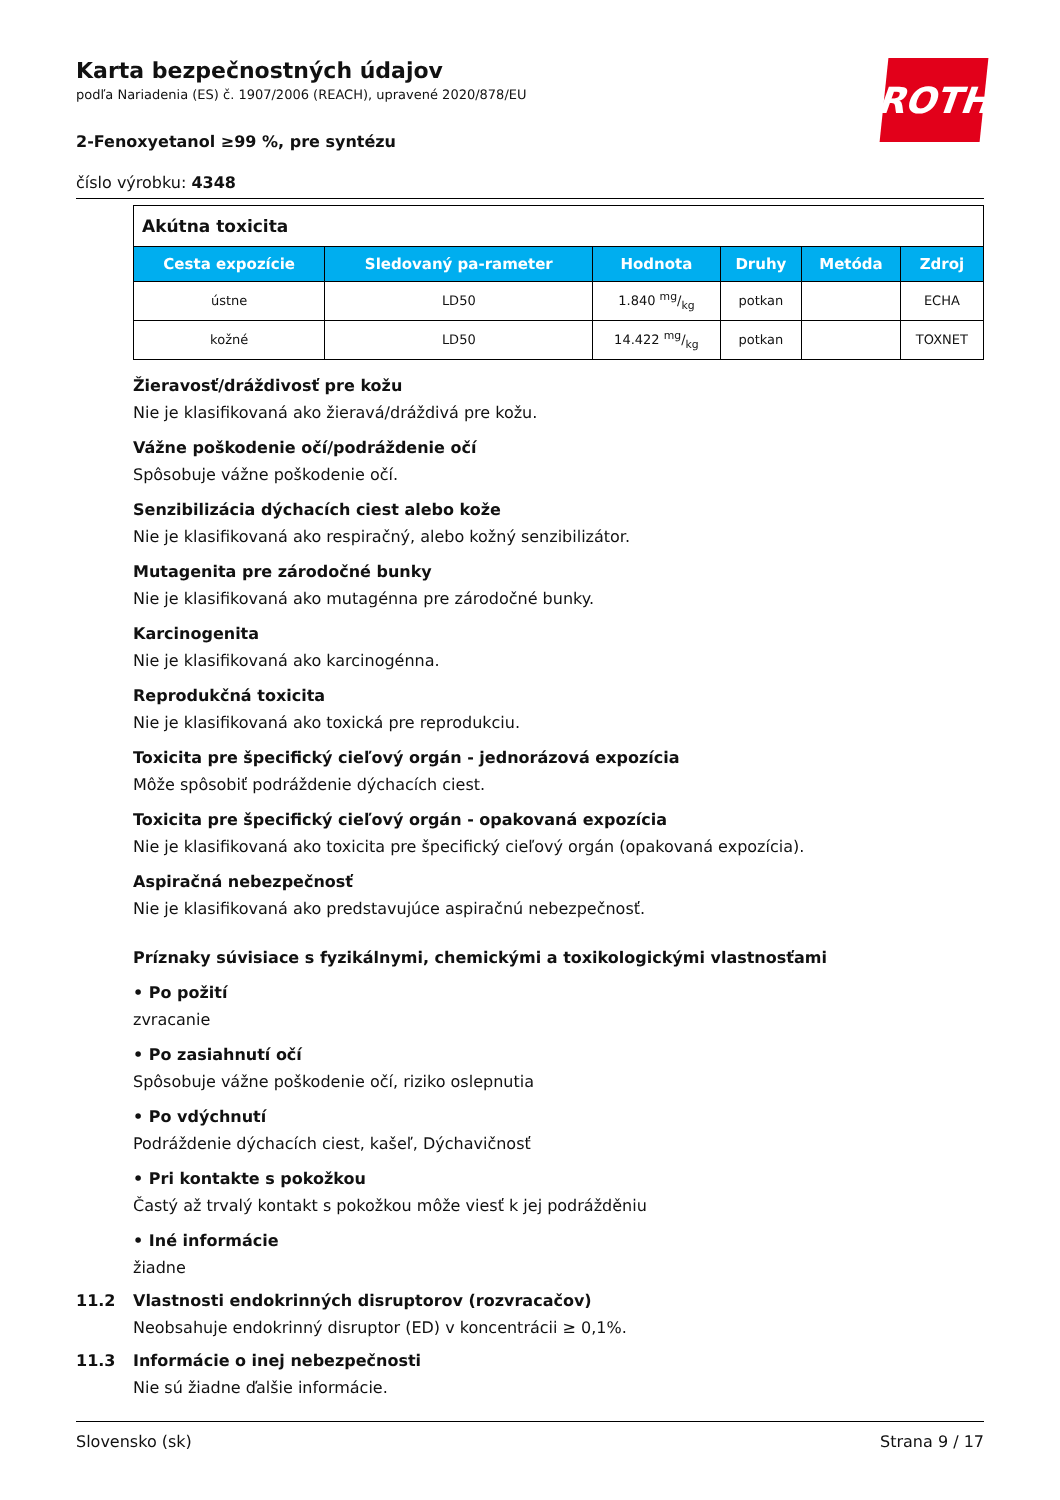ROTH
Karta bezpečnostných údajov
podľa Nariadenia (ES) č. 1907/2006 (REACH), upravené 2020/878/EU
2-Fenoxyetanol ≥99 %, pre syntézu
číslo výrobku: 4348
| Akútna toxicita | | | | | |
| Cesta expozície | Sledovaný pa-rameter | Hodnota | Druhy | Metóda | Zdroj |
| ústne | LD50 | 1.840 mg/kg | potkan | | ECHA |
| kožné | LD50 | 14.422 mg/kg | potkan | | TOXNET |
Žieravosť/dráždivosť pre kožu
Nie je klasifikovaná ako žieravá/dráždivá pre kožu.
Vážne poškodenie očí/podráždenie očí
Spôsobuje vážne poškodenie očí.
Senzibilizácia dýchacích ciest alebo kože
Nie je klasifikovaná ako respiračný, alebo kožný senzibilizátor.
Mutagenita pre zárodočné bunky
Nie je klasifikovaná ako mutagénna pre zárodočné bunky.
Karcinogenita
Nie je klasifikovaná ako karcinogénna.
Reprodukčná toxicita
Nie je klasifikovaná ako toxická pre reprodukciu.
Toxicita pre špecifický cieľový orgán - jednorázová expozícia
Môže spôsobiť podráždenie dýchacích ciest.
Toxicita pre špecifický cieľový orgán - opakovaná expozícia
Nie je klasifikovaná ako toxicita pre špecifický cieľový orgán (opakovaná expozícia).
Aspiračná nebezpečnosť
Nie je klasifikovaná ako predstavujúce aspiračnú nebezpečnosť.
Príznaky súvisiace s fyzikálnymi, chemickými a toxikologickými vlastnosťami
• Po požití
zvracanie
• Po zasiahnutí očí
Spôsobuje vážne poškodenie očí, riziko oslepnutia
• Po vdýchnutí
Podráždenie dýchacích ciest, kašeľ, Dýchavičnosť
• Pri kontakte s pokožkou
Častý až trvalý kontakt s pokožkou môže viesť k jej podrážděniu
• Iné informácie
žiadne
11.2 Vlastnosti endokrinných disruptorov (rozvracačov)
Neobsahuje endokrinný disruptor (ED) v koncentrácii ≥ 0,1%.
11.3 Informácie o inej nebezpečnosti
Nie sú žiadne ďalšie informácie.
Slovensko (sk) Strana 9 / 17